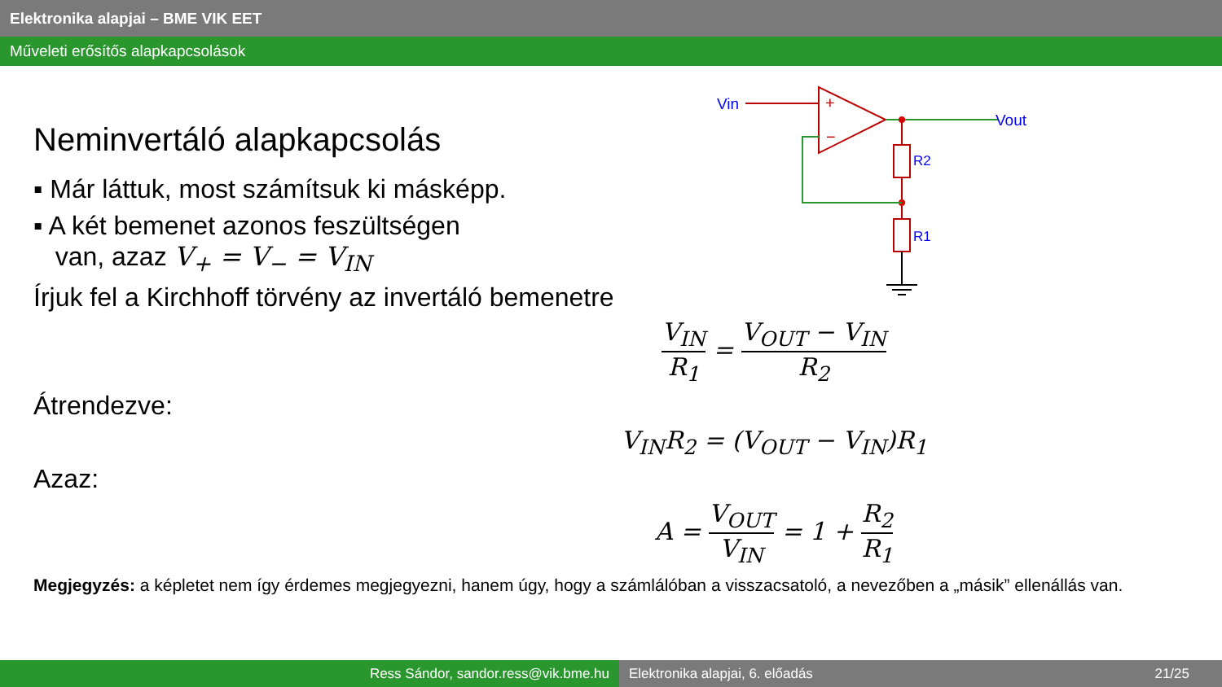Elektronika alapjai – BME VIK EET
Műveleti erősítős alapkapcsolások
Vin
+
−
Vout
R2
R1
Neminvertáló alapkapcsolás
▪ Már láttuk, most számítsuk ki másképp.
▪ A két bemenet azonos feszültségen
van, azaz V<sub>+</sub> = V<sub>−</sub> = V<sub>IN</sub>
Írjuk fel a Kirchhoff törvény az invertáló bemenetre
V<sub>IN</sub> R<sub>1</sub> = V<sub>OUT</sub> − V<sub>IN</sub> R<sub>2</sub>
Átrendezve:
V<sub>IN</sub>R<sub>2</sub> = (V<sub>OUT</sub> − V<sub>IN</sub>)R<sub>1</sub>
Azaz:
A = V<sub>OUT</sub> V<sub>IN</sub> = 1 + R<sub>2</sub> R<sub>1</sub>
Megjegyzés: a képletet nem így érdemes megjegyezni, hanem úgy, hogy a számlálóban a visszacsatoló, a nevezőben a „másik” ellenállás van.
Ress Sándor, sandor.ress@vik.bme.hu Elektronika alapjai, 6. előadás 21/25